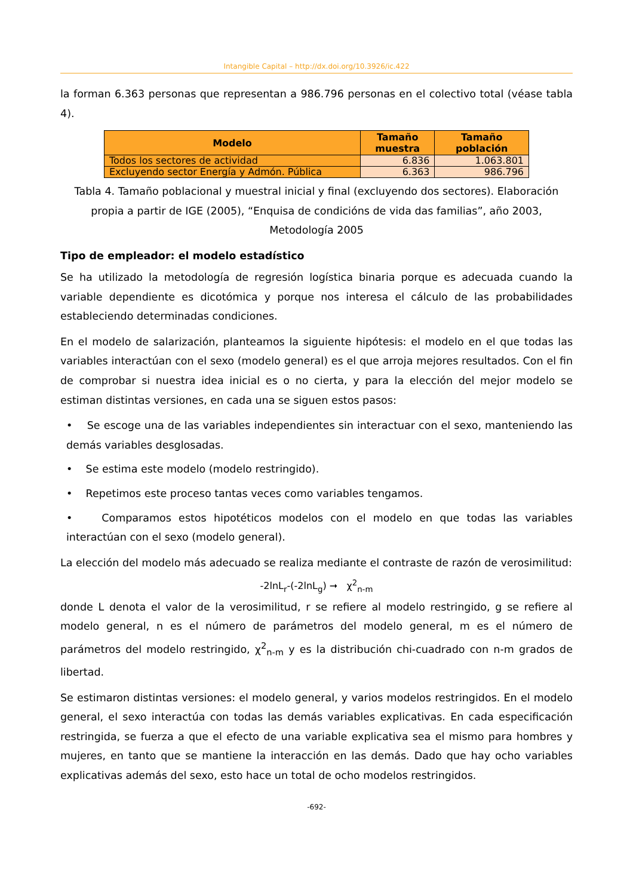Intangible Capital – http://dx.doi.org/10.3926/ic.422
la forman 6.363 personas que representan a 986.796 personas en el colectivo total (véase tabla 4).
| Modelo | Tamaño muestra | Tamaño población |
| --- | --- | --- |
| Todos los sectores de actividad | 6.836 | 1.063.801 |
| Excluyendo sector Energía y Admón. Pública | 6.363 | 986.796 |
Tabla 4. Tamaño poblacional y muestral inicial y final (excluyendo dos sectores). Elaboración propia a partir de IGE (2005), “Enquisa de condicións de vida das familias”, año 2003, Metodología 2005
Tipo de empleador: el modelo estadístico
Se ha utilizado la metodología de regresión logística binaria porque es adecuada cuando la variable dependiente es dicotómica y porque nos interesa el cálculo de las probabilidades estableciendo determinadas condiciones.
En el modelo de salarización, planteamos la siguiente hipótesis: el modelo en el que todas las variables interactúan con el sexo (modelo general) es el que arroja mejores resultados. Con el fin de comprobar si nuestra idea inicial es o no cierta, y para la elección del mejor modelo se estiman distintas versiones, en cada una se siguen estos pasos:
• Se escoge una de las variables independientes sin interactuar con el sexo, manteniendo las demás variables desglosadas.
• Se estima este modelo (modelo restringido).
• Repetimos este proceso tantas veces como variables tengamos.
• Comparamos estos hipotéticos modelos con el modelo en que todas las variables interactúan con el sexo (modelo general).
La elección del modelo más adecuado se realiza mediante el contraste de razón de verosimilitud:
-2lnL<sub>r</sub>-(-2lnL<sub>g</sub>) ➞ χ<sup>2</sup><sub>n-m</sub>
donde L denota el valor de la verosimilitud, r se refiere al modelo restringido, g se refiere al modelo general, n es el número de parámetros del modelo general, m es el número de parámetros del modelo restringido, χ<sup>2</sup><sub>n-m</sub> y es la distribución chi-cuadrado con n-m grados de libertad.
Se estimaron distintas versiones: el modelo general, y varios modelos restringidos. En el modelo general, el sexo interactúa con todas las demás variables explicativas. En cada especificación restringida, se fuerza a que el efecto de una variable explicativa sea el mismo para hombres y mujeres, en tanto que se mantiene la interacción en las demás. Dado que hay ocho variables explicativas además del sexo, esto hace un total de ocho modelos restringidos.
-692-